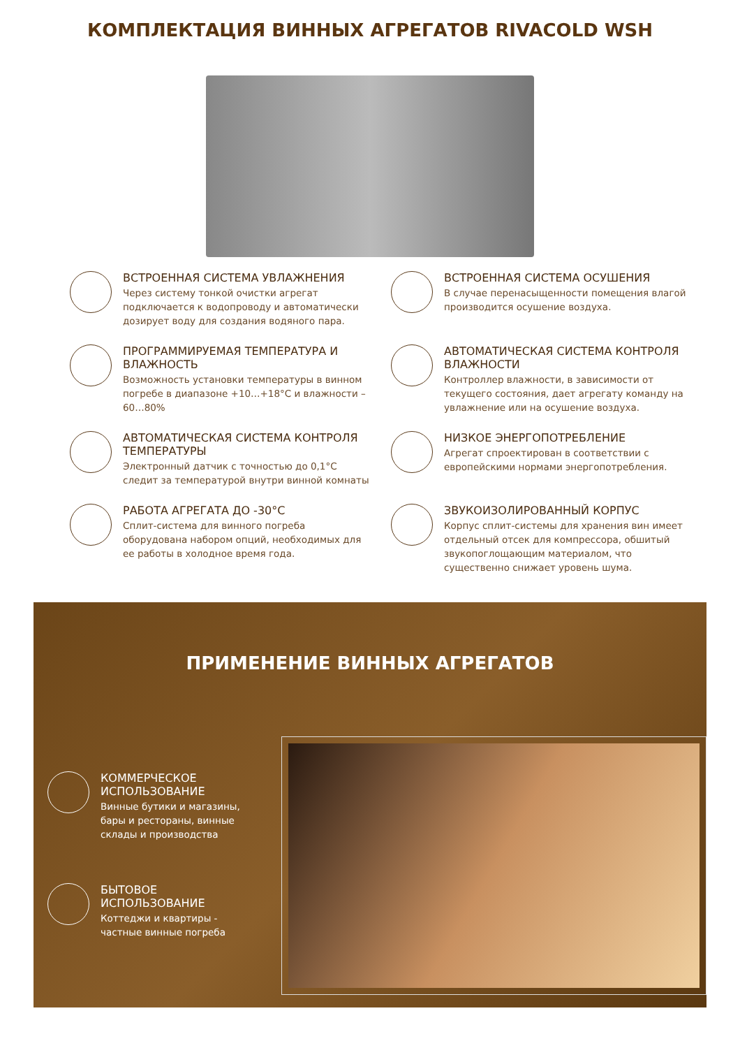КОМПЛЕКТАЦИЯ ВИННЫХ АГРЕГАТОВ RIVACOLD WSH
ВСТРОЕННАЯ СИСТЕМА УВЛАЖНЕНИЯ
Через систему тонкой очистки агрегат подключается к водопроводу и автоматически дозирует воду для создания водяного пара.
ВСТРОЕННАЯ СИСТЕМА ОСУШЕНИЯ
В случае перенасыщенности помещения влагой производится осушение воздуха.
ПРОГРАММИРУЕМАЯ ТЕМПЕРАТУРА И ВЛАЖНОСТЬ
Возможность установки температуры в винном погребе в диапазоне +10…+18°С и влажности – 60…80%
АВТОМАТИЧЕСКАЯ СИСТЕМА КОНТРОЛЯ ВЛАЖНОСТИ
Контроллер влажности, в зависимости от текущего состояния, дает агрегату команду на увлажнение или на осушение воздуха.
АВТОМАТИЧЕСКАЯ СИСТЕМА КОНТРОЛЯ ТЕМПЕРАТУРЫ
Электронный датчик с точностью до 0,1°С следит за температурой внутри винной комнаты
НИЗКОЕ ЭНЕРГОПОТРЕБЛЕНИЕ
Агрегат спроектирован в соответствии с европейскими нормами энергопотребления.
РАБОТА АГРЕГАТА ДО -30°С
Сплит-система для винного погреба оборудована набором опций, необходимых для ее работы в холодное время года.
ЗВУКОИЗОЛИРОВАННЫЙ КОРПУС
Корпус сплит-системы для хранения вин имеет отдельный отсек для компрессора, обшитый звукопоглощающим материалом, что существенно снижает уровень шума.
ПРИМЕНЕНИЕ ВИННЫХ АГРЕГАТОВ
КОММЕРЧЕСКОЕ ИСПОЛЬЗОВАНИЕ
Винные бутики и магазины, бары и рестораны, винные склады и производства
БЫТОВОЕ ИСПОЛЬЗОВАНИЕ
Коттеджи и квартиры - частные винные погреба